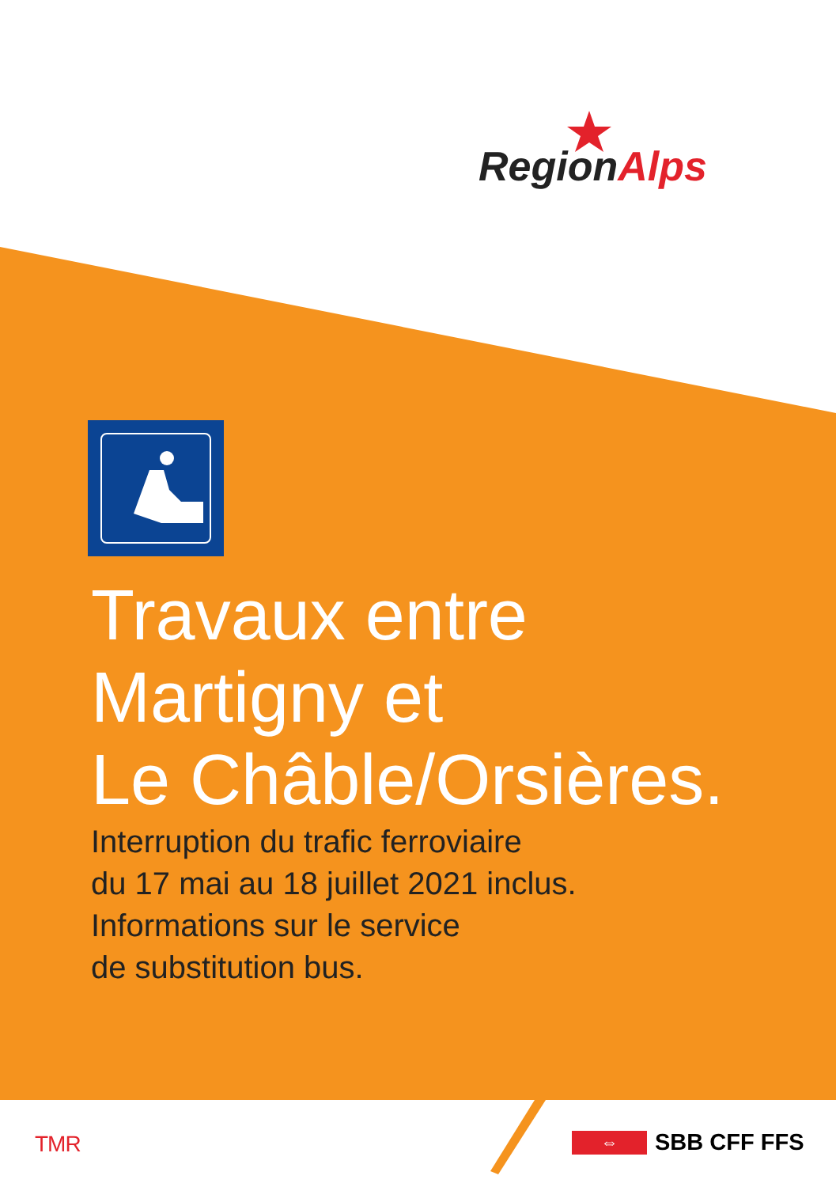RegionAlps
Travaux entre
Martigny et
Le Châble/Orsières.
Interruption du trafic ferroviaire
du 17 mai au 18 juillet 2021 inclus.
Informations sur le service
de substitution bus.
TMR ⇔ SBB CFF FFS